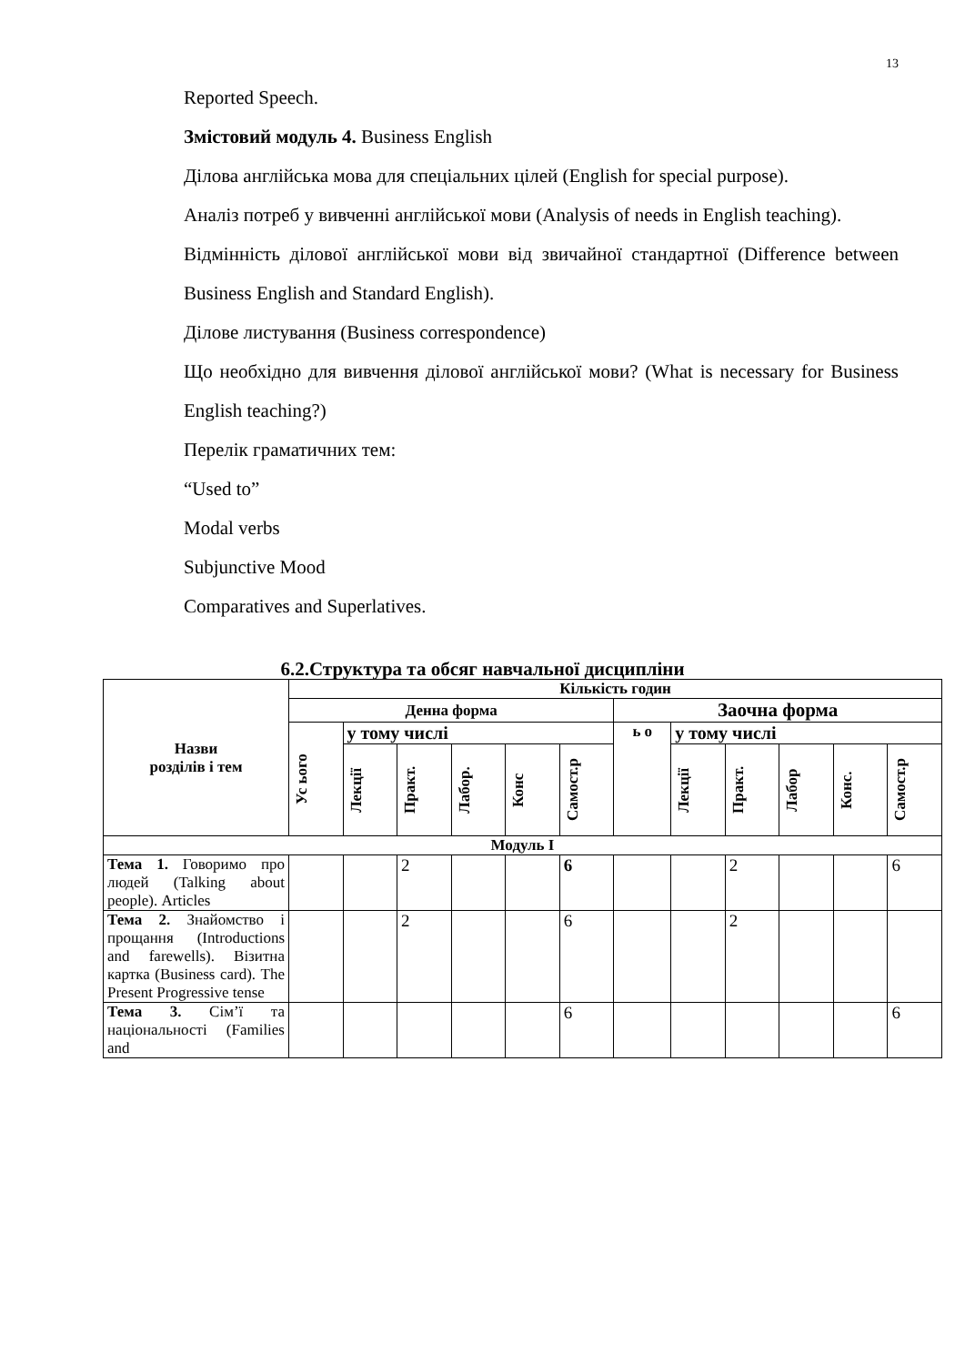13
Reported Speech.
Змістовий модуль 4. Business English
Ділова англійська мова для спеціальних цілей (English for special purpose).
Аналіз потреб у вивченні англійської мови (Analysis of needs in English teaching).
Відмінність ділової англійської мови від звичайної стандартної (Difference between Business English and Standard English).
Ділове листування (Business correspondence)
Що необхідно для вивчення ділової англійської мови? (What is necessary for Business English teaching?)
Перелік граматичних тем:
“Used to”
Modal verbs
Subjunctive Mood
Comparatives and Superlatives.
6.2.Структура та обсяг навчальної дисципліни
| Назви розділів і тем | Кількість годин | | | | | | | | | | | |
| --- | --- | --- | --- | --- | --- | --- | --- | --- | --- | --- | --- | --- |
| | Денна форма | | | | | | Заочна форма | | | | | |
| | Ус ього | у тому числі | | | | | ь о | у тому числі | | | | |
| | | Лекції | Практ. | Лабор. | Конс | Самост.р | | Лекції | Практ. | Лабор | Конс. | Самост.р |
| Модуль I | | | | | | | | | | | | |
| Тема 1. Говоримо про людей (Talking about people). Articles | | | 2 | | | 6 | | | 2 | | | 6 |
| Тема 2. Знайомство і прощання (Introductions and farewells). Візитна картка (Business card). The Present Progressive tense | | | 2 | | | 6 | | | 2 | | | |
| Тема 3. Сім’ї та національності (Families and | | | | | | 6 | | | | | | 6 |